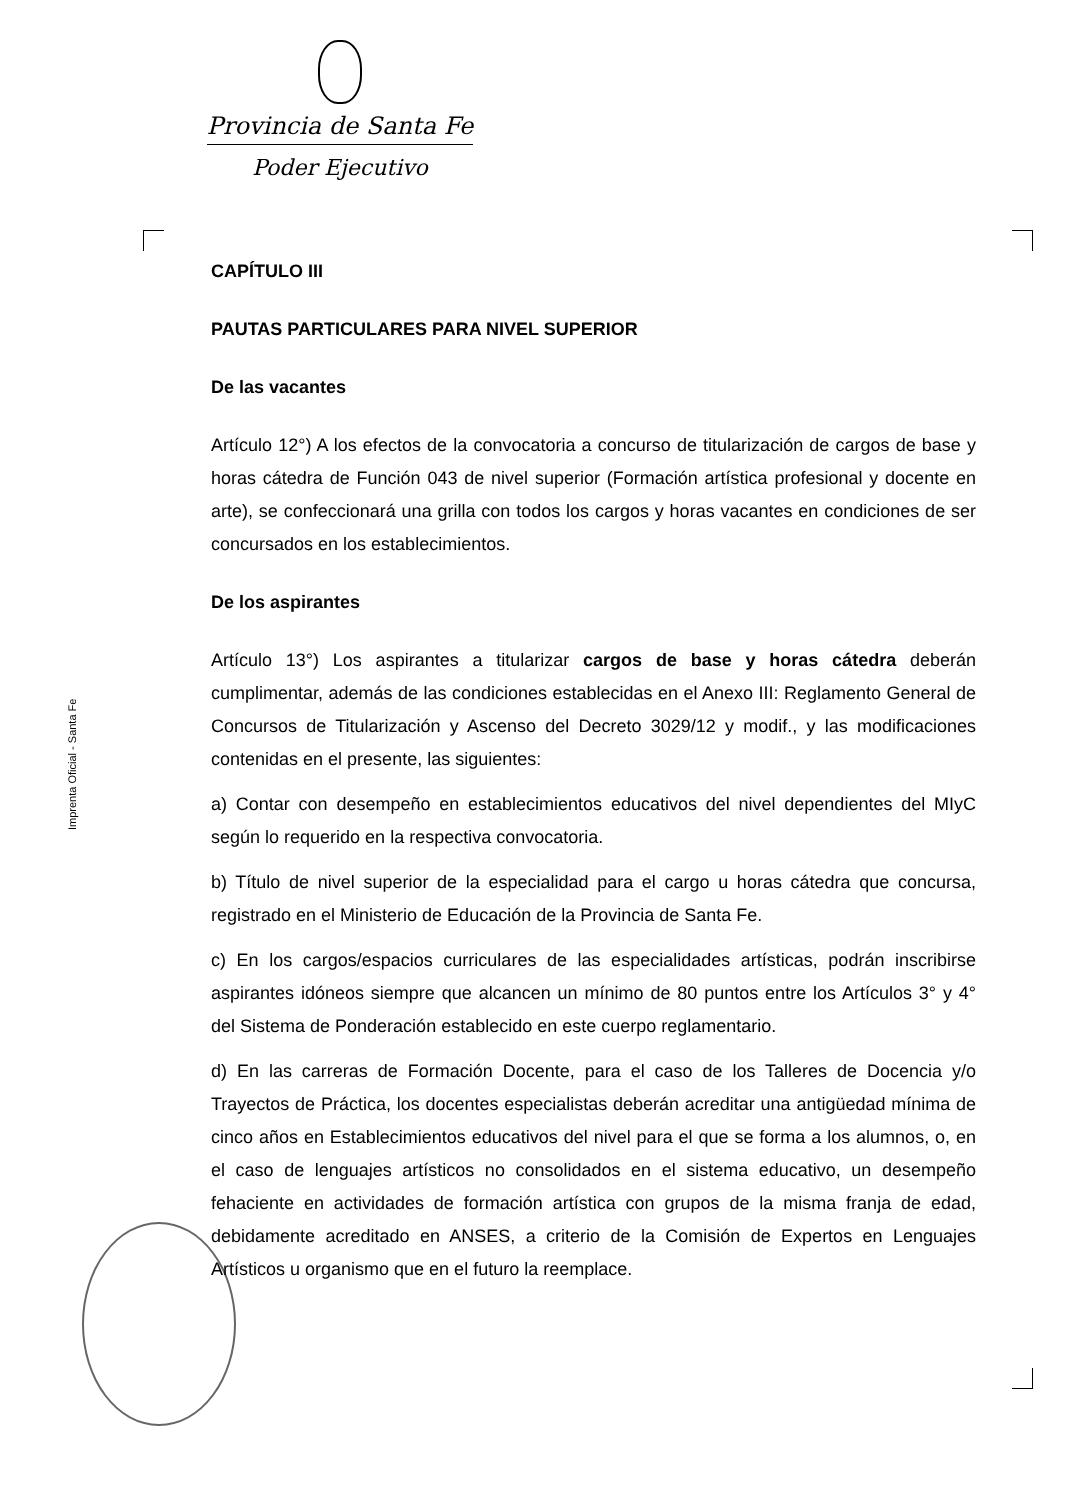Provincia de Santa Fe
Poder Ejecutivo
Imprenta Oficial - Santa Fe
CAPÍTULO III
PAUTAS PARTICULARES PARA NIVEL SUPERIOR
De las vacantes
Artículo 12°) A los efectos de la convocatoria a concurso de titularización de cargos de base y horas cátedra de Función 043 de nivel superior (Formación artística profesional y docente en arte), se confeccionará una grilla con todos los cargos y horas vacantes en condiciones de ser concursados en los establecimientos.
De los aspirantes
Artículo 13°) Los aspirantes a titularizar cargos de base y horas cátedra deberán cumplimentar, además de las condiciones establecidas en el Anexo III: Reglamento General de Concursos de Titularización y Ascenso del Decreto 3029/12 y modif., y las modificaciones contenidas en el presente, las siguientes:
a) Contar con desempeño en establecimientos educativos del nivel dependientes del MIyC según lo requerido en la respectiva convocatoria.
b) Título de nivel superior de la especialidad para el cargo u horas cátedra que concursa, registrado en el Ministerio de Educación de la Provincia de Santa Fe.
c) En los cargos/espacios curriculares de las especialidades artísticas, podrán inscribirse aspirantes idóneos siempre que alcancen un mínimo de 80 puntos entre los Artículos 3° y 4° del Sistema de Ponderación establecido en este cuerpo reglamentario.
d) En las carreras de Formación Docente, para el caso de los Talleres de Docencia y/o Trayectos de Práctica, los docentes especialistas deberán acreditar una antigüedad mínima de cinco años en Establecimientos educativos del nivel para el que se forma a los alumnos, o, en el caso de lenguajes artísticos no consolidados en el sistema educativo, un desempeño fehaciente en actividades de formación artística con grupos de la misma franja de edad, debidamente acreditado en ANSES, a criterio de la Comisión de Expertos en Lenguajes Artísticos u organismo que en el futuro la reemplace.